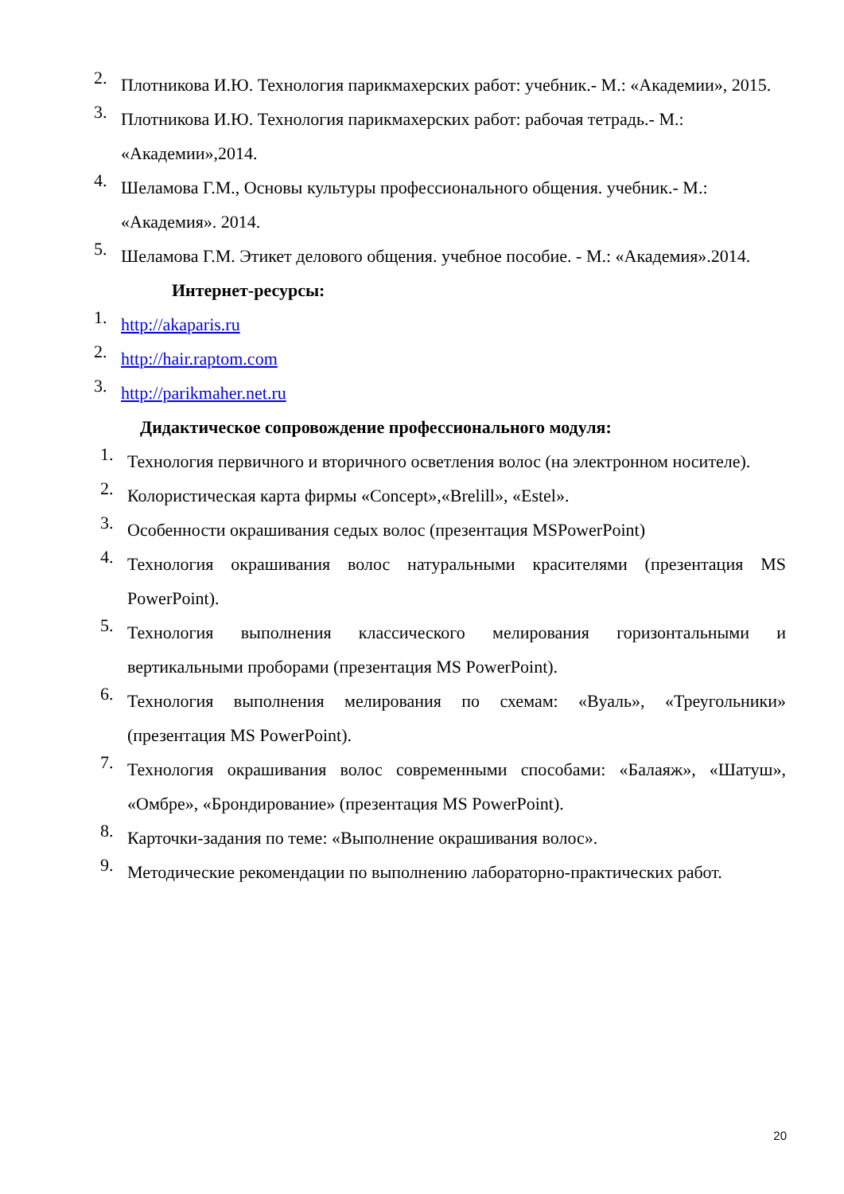2.
Плотникова И.Ю. Технология парикмахерских работ: учебник.- М.: «Академии», 2015.
3.
Плотникова И.Ю. Технология парикмахерских работ: рабочая тетрадь.- М.: «Академии»,2014.
4.
Шеламова Г.М., Основы культуры профессионального общения. учебник.- М.: «Академия». 2014.
5.
Шеламова Г.М. Этикет делового общения. учебное пособие. - М.: «Академия».2014.
Интернет-ресурсы:
1.
http://akaparis.ru
2.
http://hair.raptom.com
3.
http://parikmaher.net.ru
Дидактическое сопровождение профессионального модуля:
1.
Технология первичного и вторичного осветления волос (на электронном носителе).
2.
Колористическая карта фирмы «Concept»,«Brelill», «Estel».
3.
Особенности окрашивания седых волос (презентация MSPowerPoint)
4.
Технология окрашивания волос натуральными красителями (презентация MS PowerPoint).
5.
Технология выполнения классического мелирования горизонтальными и вертикальными проборами (презентация MS PowerPoint).
6.
Технология выполнения мелирования по схемам: «Вуаль», «Треугольники» (презентация MS PowerPoint).
7.
Технология окрашивания волос современными способами: «Балаяж», «Шатуш», «Омбре», «Брондирование» (презентация MS PowerPoint).
8.
Карточки-задания по теме: «Выполнение окрашивания волос».
9.
Методические рекомендации по выполнению лабораторно-практических работ.
20